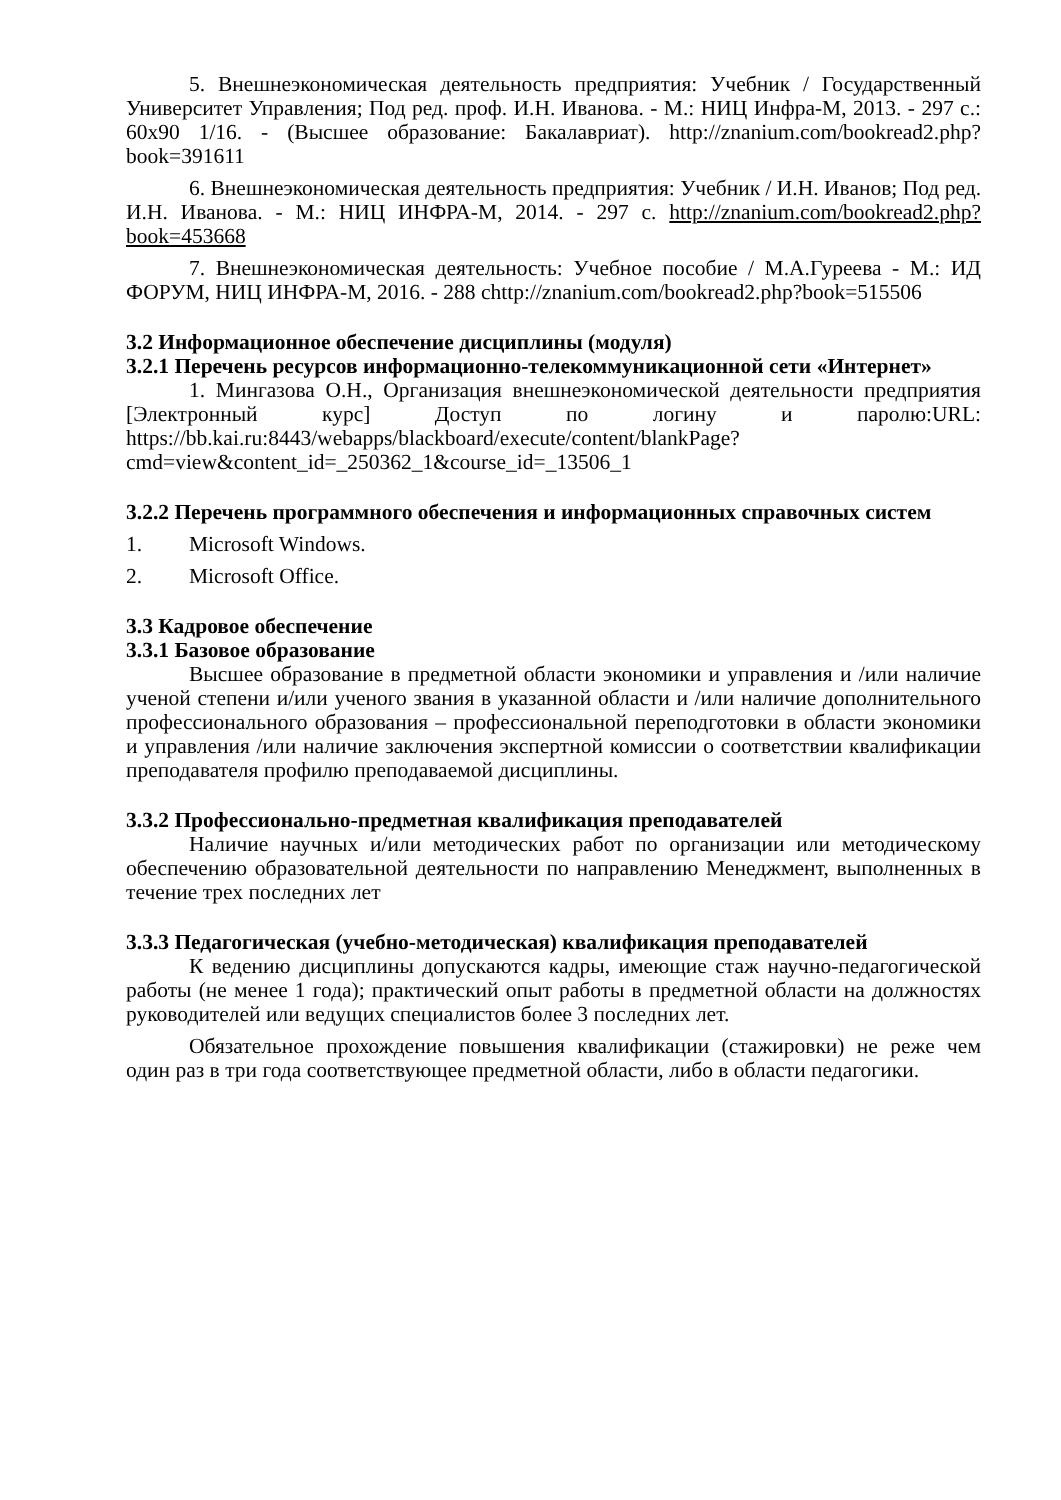5. Внешнеэкономическая деятельность предприятия: Учебник / Государственный Университет Управления; Под ред. проф. И.Н. Иванова. - М.: НИЦ Инфра-М, 2013. - 297 с.: 60x90 1/16. - (Высшее образование: Бакалавриат). http://znanium.com/bookread2.php?book=391611
6. Внешнеэкономическая деятельность предприятия: Учебник / И.Н. Иванов; Под ред. И.Н. Иванова. - М.: НИЦ ИНФРА-М, 2014. - 297 с. http://znanium.com/bookread2.php?book=453668
7. Внешнеэкономическая деятельность: Учебное пособие / М.А.Гуреева - М.: ИД ФОРУМ, НИЦ ИНФРА-М, 2016. - 288 chttp://znanium.com/bookread2.php?book=515506
3.2 Информационное обеспечение дисциплины (модуля)
3.2.1 Перечень ресурсов информационно-телекоммуникационной сети «Интернет»
1. Мингазова О.Н., Организация внешнеэкономической деятельности предприятия [Электронный курс] Доступ по логину и паролю:URL: https://bb.kai.ru:8443/webapps/blackboard/execute/content/blankPage?cmd=view&content_id=_250362_1&course_id=_13506_1
3.2.2 Перечень программного обеспечения и информационных справочных систем
1. Microsoft Windows.
2. Microsoft Office.
3.3 Кадровое обеспечение
3.3.1 Базовое образование
Высшее образование в предметной области экономики и управления и /или наличие ученой степени и/или ученого звания в указанной области и /или наличие дополнительного профессионального образования – профессиональной переподготовки в области экономики и управления /или наличие заключения экспертной комиссии о соответствии квалификации преподавателя профилю преподаваемой дисциплины.
3.3.2 Профессионально-предметная квалификация преподавателей
Наличие научных и/или методических работ по организации или методическому обеспечению образовательной деятельности по направлению Менеджмент, выполненных в течение трех последних лет
3.3.3 Педагогическая (учебно-методическая) квалификация преподавателей
К ведению дисциплины допускаются кадры, имеющие стаж научно-педагогической работы (не менее 1 года); практический опыт работы в предметной области на должностях руководителей или ведущих специалистов более 3 последних лет.
Обязательное прохождение повышения квалификации (стажировки) не реже чем один раз в три года соответствующее предметной области, либо в области педагогики.